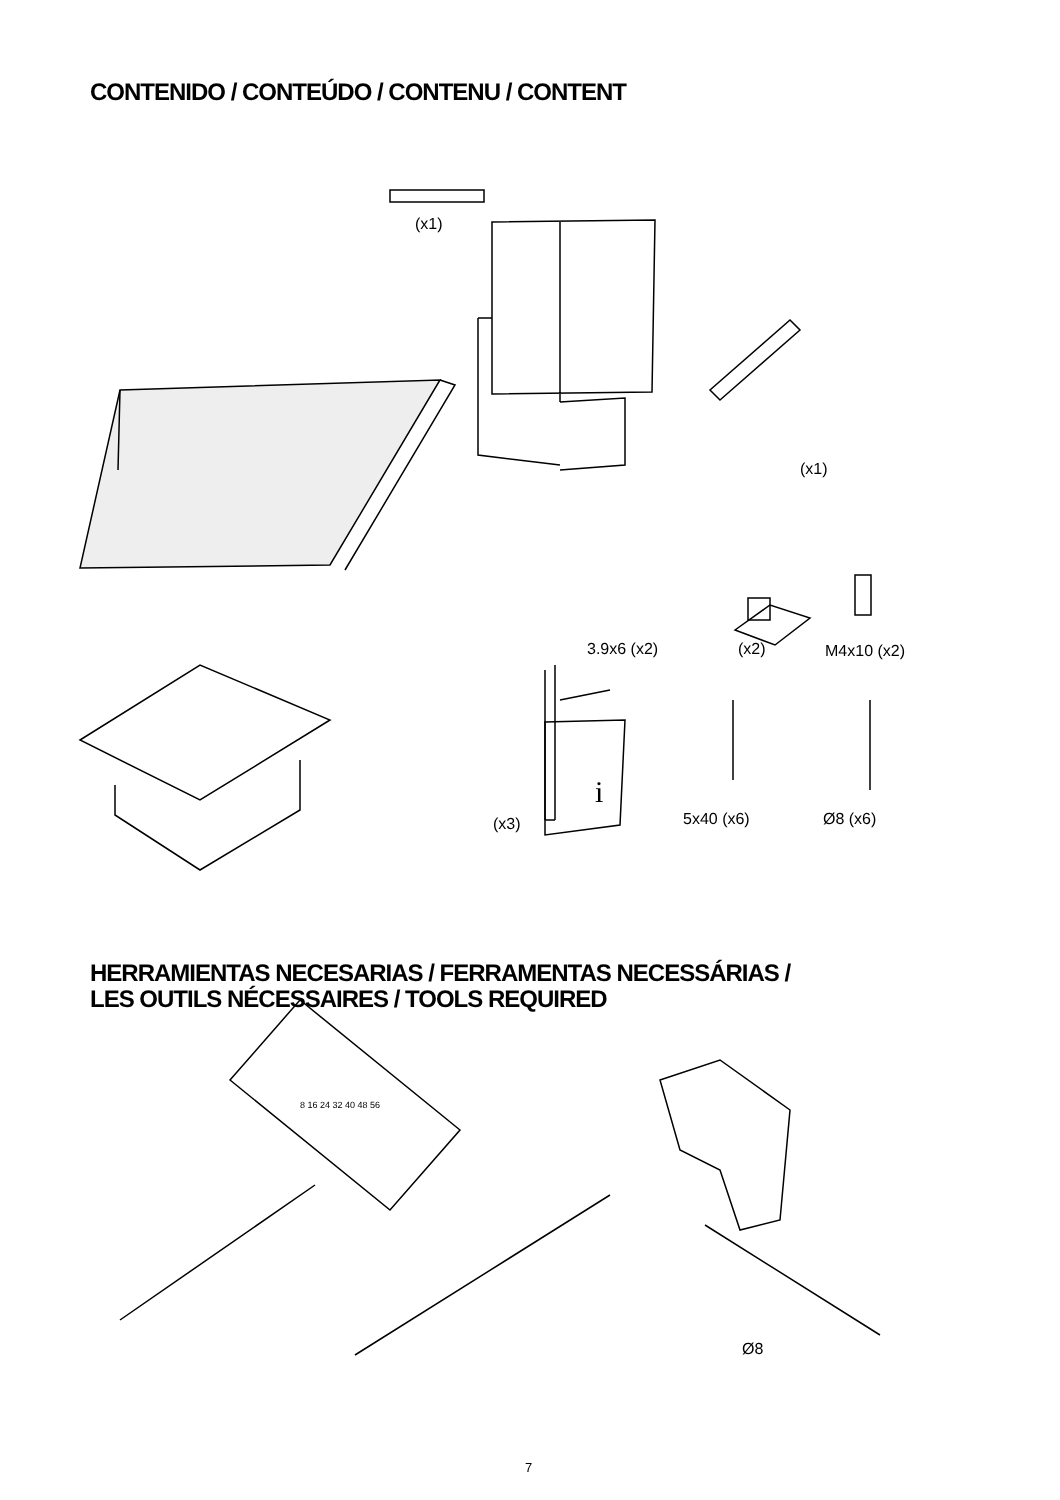CONTENIDO / CONTEÚDO / CONTENU / CONTENT
(x1)
(x1)
3.9x6 (x2) (x2) M4x10 (x2)
(x3)
i
5x40 (x6) Ø8 (x6)
HERRAMIENTAS NECESARIAS / FERRAMENTAS NECESSÁRIAS /
LES OUTILS NÉCESSAIRES / TOOLS REQUIRED
8 16 24 32 40 48 56
Ø8
7